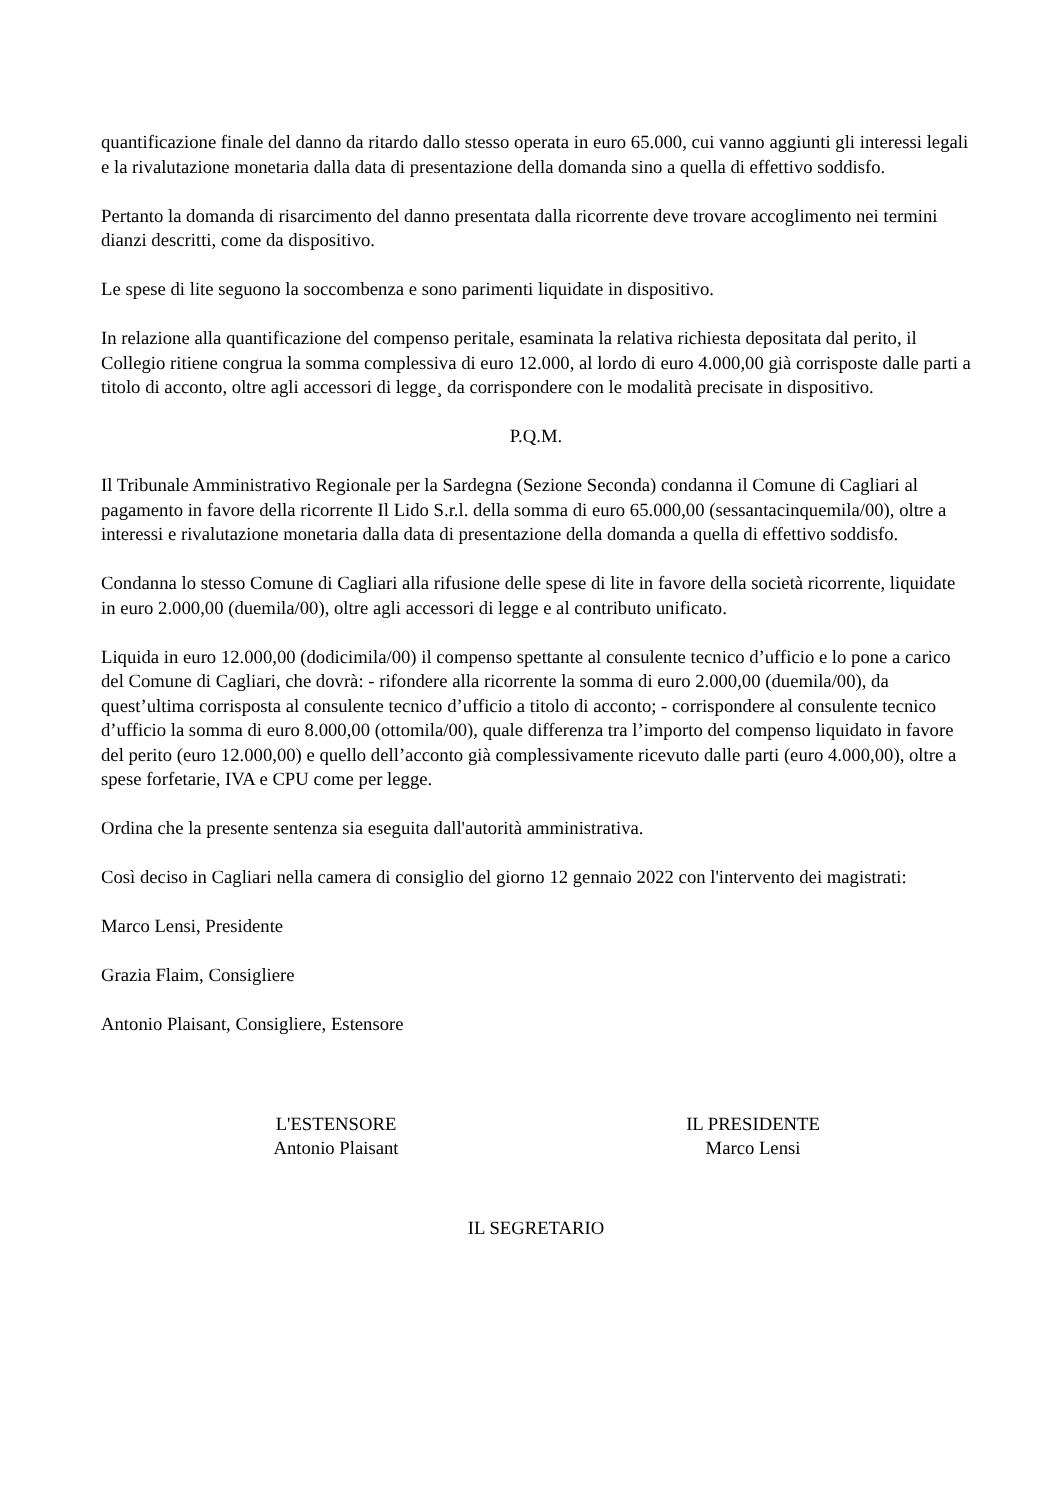quantificazione finale del danno da ritardo dallo stesso operata in euro 65.000, cui vanno aggiunti gli interessi legali e la rivalutazione monetaria dalla data di presentazione della domanda sino a quella di effettivo soddisfo.
Pertanto la domanda di risarcimento del danno presentata dalla ricorrente deve trovare accoglimento nei termini dianzi descritti, come da dispositivo.
Le spese di lite seguono la soccombenza e sono parimenti liquidate in dispositivo.
In relazione alla quantificazione del compenso peritale, esaminata la relativa richiesta depositata dal perito, il Collegio ritiene congrua la somma complessiva di euro 12.000, al lordo di euro 4.000,00 già corrisposte dalle parti a titolo di acconto, oltre agli accessori di legge¸ da corrispondere con le modalità precisate in dispositivo.
P.Q.M.
Il Tribunale Amministrativo Regionale per la Sardegna (Sezione Seconda) condanna il Comune di Cagliari al pagamento in favore della ricorrente Il Lido S.r.l. della somma di euro 65.000,00 (sessantacinquemila/00), oltre a interessi e rivalutazione monetaria dalla data di presentazione della domanda a quella di effettivo soddisfo.
Condanna lo stesso Comune di Cagliari alla rifusione delle spese di lite in favore della società ricorrente, liquidate in euro 2.000,00 (duemila/00), oltre agli accessori di legge e al contributo unificato.
Liquida in euro 12.000,00 (dodicimila/00) il compenso spettante al consulente tecnico d’ufficio e lo pone a carico del Comune di Cagliari, che dovrà: - rifondere alla ricorrente la somma di euro 2.000,00 (duemila/00), da quest’ultima corrisposta al consulente tecnico d’ufficio a titolo di acconto; - corrispondere al consulente tecnico d’ufficio la somma di euro 8.000,00 (ottomila/00), quale differenza tra l’importo del compenso liquidato in favore del perito (euro 12.000,00) e quello dell’acconto già complessivamente ricevuto dalle parti (euro 4.000,00), oltre a spese forfetarie, IVA e CPU come per legge.
Ordina che la presente sentenza sia eseguita dall'autorità amministrativa.
Così deciso in Cagliari nella camera di consiglio del giorno 12 gennaio 2022 con l'intervento dei magistrati:
Marco Lensi, Presidente
Grazia Flaim, Consigliere
Antonio Plaisant, Consigliere, Estensore
L'ESTENSORE
Antonio Plaisant
IL PRESIDENTE
Marco Lensi
IL SEGRETARIO